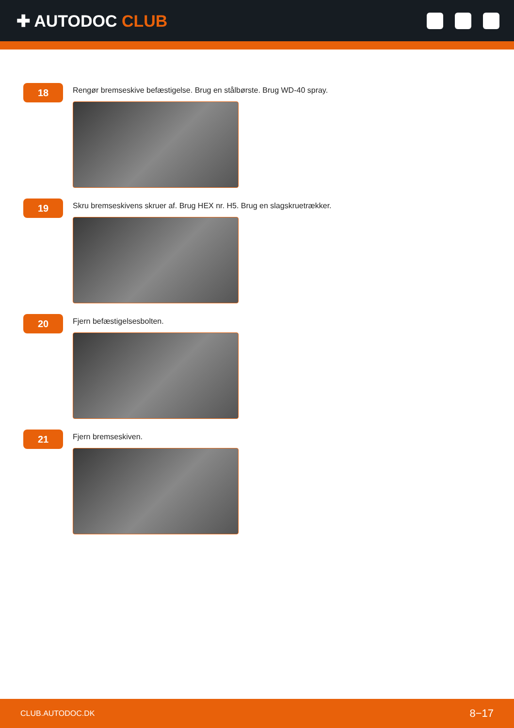✚ AUTODOC CLUB
18
Rengør bremseskive befæstigelse. Brug en stålbørste. Brug WD-40 spray.
19
Skru bremseskivens skruer af. Brug HEX nr. H5. Brug en slagskruetrækker.
20
Fjern befæstigelsesbolten.
21
Fjern bremseskiven.
CLUB.AUTODOC.DK 8−17